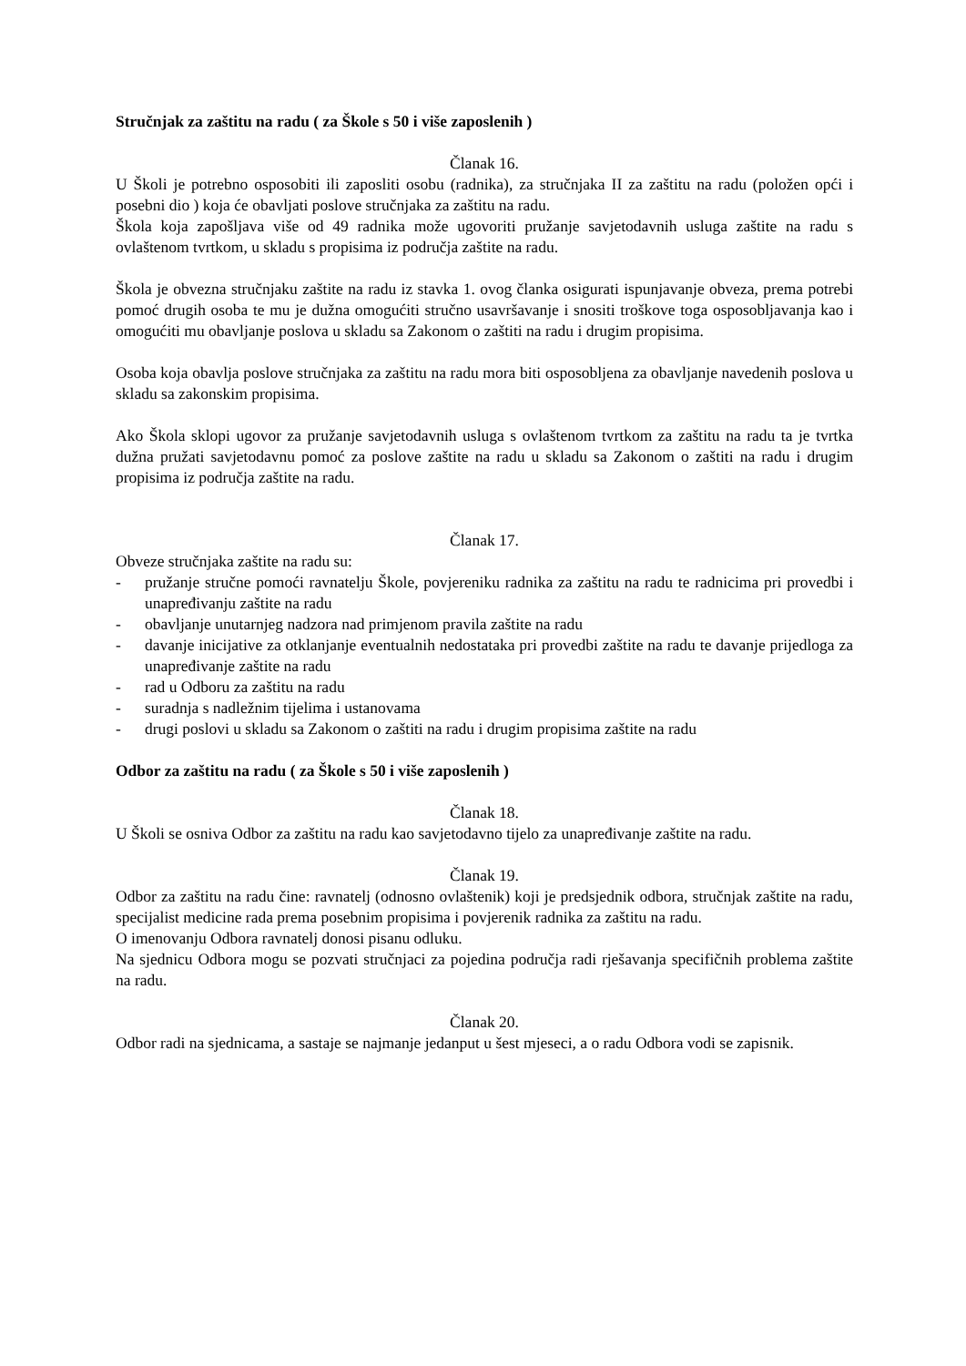Stručnjak za zaštitu na radu ( za Škole s 50 i više zaposlenih )
Članak 16.
U Školi je potrebno osposobiti ili zaposliti osobu (radnika), za stručnjaka II za zaštitu na radu (položen opći i posebni dio ) koja će obavljati poslove stručnjaka za zaštitu na radu.
Škola koja zapošljava više od 49 radnika može ugovoriti pružanje savjetodavnih usluga zaštite na radu s ovlaštenom tvrtkom, u skladu s propisima iz područja zaštite na radu.
Škola je obvezna stručnjaku zaštite na radu iz stavka 1. ovog članka osigurati ispunjavanje obveza, prema potrebi pomoć drugih osoba te mu je dužna omogućiti stručno usavršavanje i snositi troškove toga osposobljavanja kao i omogućiti mu obavljanje poslova u skladu sa Zakonom o zaštiti na radu i drugim propisima.
Osoba koja obavlja poslove stručnjaka za zaštitu na radu mora biti osposobljena za obavljanje navedenih poslova u skladu sa zakonskim propisima.
Ako Škola sklopi ugovor za pružanje savjetodavnih usluga s ovlaštenom tvrtkom za zaštitu na radu ta je tvrtka dužna pružati savjetodavnu pomoć za poslove zaštite na radu u skladu sa Zakonom o zaštiti na radu i drugim propisima iz područja zaštite na radu.
Članak 17.
Obveze stručnjaka zaštite na radu su:
- pružanje stručne pomoći ravnatelju Škole, povjereniku radnika za zaštitu na radu te radnicima pri provedbi i unapređivanju zaštite na radu
- obavljanje unutarnjeg nadzora nad primjenom pravila zaštite na radu
- davanje inicijative za otklanjanje eventualnih nedostataka pri provedbi zaštite na radu te davanje prijedloga za unapređivanje zaštite na radu
- rad u Odboru za zaštitu na radu
- suradnja s nadležnim tijelima i ustanovama
- drugi poslovi u skladu sa Zakonom o zaštiti na radu i drugim propisima zaštite na radu
Odbor za zaštitu na radu ( za Škole s 50 i više zaposlenih )
Članak 18.
U Školi se osniva Odbor za zaštitu na radu kao savjetodavno tijelo za unapređivanje zaštite na radu.
Članak 19.
Odbor za zaštitu na radu čine: ravnatelj (odnosno ovlaštenik) koji je predsjednik odbora, stručnjak zaštite na radu, specijalist medicine rada prema posebnim propisima i povjerenik radnika za zaštitu na radu.
O imenovanju Odbora ravnatelj donosi pisanu odluku.
Na sjednicu Odbora mogu se pozvati stručnjaci za pojedina područja radi rješavanja specifičnih problema zaštite na radu.
Članak 20.
Odbor radi na sjednicama, a sastaje se najmanje jedanput u šest mjeseci, a o radu Odbora vodi se zapisnik.